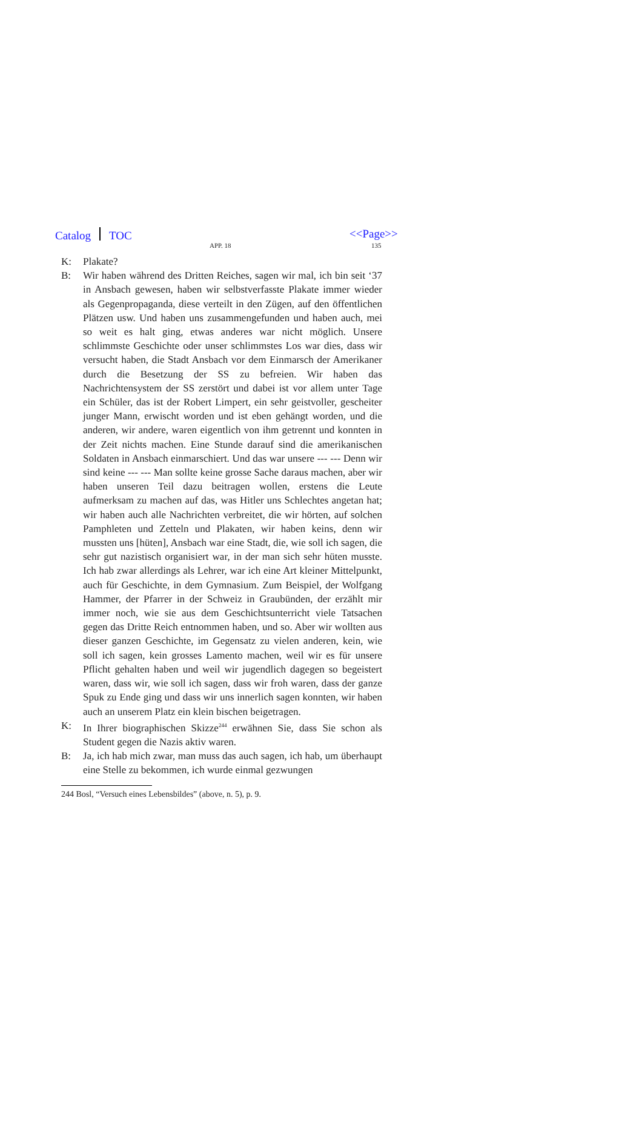Catalog TOC
APP. 18
<<Page>>
135
K: Plakate?
B: Wir haben während des Dritten Reiches, sagen wir mal, ich bin seit ‘37 in Ansbach gewesen, haben wir selbstverfasste Plakate immer wieder als Gegenpropaganda, diese verteilt in den Zügen, auf den öffentlichen Plätzen usw. Und haben uns zusammengefunden und haben auch, mei so weit es halt ging, etwas anderes war nicht möglich. Unsere schlimmste Geschichte oder unser schlimmstes Los war dies, dass wir versucht haben, die Stadt Ansbach vor dem Einmarsch der Amerikaner durch die Besetzung der SS zu befreien. Wir haben das Nachrichtensystem der SS zerstört und dabei ist vor allem unter Tage ein Schüler, das ist der Robert Limpert, ein sehr geistvoller, gescheiter junger Mann, erwischt worden und ist eben gehängt worden, und die anderen, wir andere, waren eigentlich von ihm getrennt und konnten in der Zeit nichts machen. Eine Stunde darauf sind die amerikanischen Soldaten in Ansbach einmarschiert. Und das war unsere --- --- Denn wir sind keine --- --- Man sollte keine grosse Sache daraus machen, aber wir haben unseren Teil dazu beitragen wollen, erstens die Leute aufmerksam zu machen auf das, was Hitler uns Schlechtes angetan hat; wir haben auch alle Nachrichten verbreitet, die wir hörten, auf solchen Pamphleten und Zetteln und Plakaten, wir haben keins, denn wir mussten uns [hüten], Ansbach war eine Stadt, die, wie soll ich sagen, die sehr gut nazistisch organisiert war, in der man sich sehr hüten musste. Ich hab zwar allerdings als Lehrer, war ich eine Art kleiner Mittelpunkt, auch für Geschichte, in dem Gymnasium. Zum Beispiel, der Wolfgang Hammer, der Pfarrer in der Schweiz in Graubünden, der erzählt mir immer noch, wie sie aus dem Geschichtsunterricht viele Tatsachen gegen das Dritte Reich entnommen haben, und so. Aber wir wollten aus dieser ganzen Geschichte, im Gegensatz zu vielen anderen, kein, wie soll ich sagen, kein grosses Lamento machen, weil wir es für unsere Pflicht gehalten haben und weil wir jugendlich dagegen so begeistert waren, dass wir, wie soll ich sagen, dass wir froh waren, dass der ganze Spuk zu Ende ging und dass wir uns innerlich sagen konnten, wir haben auch an unserem Platz ein klein bischen beigetragen.
K: In Ihrer biographischen Skizze<sup>244</sup> erwähnen Sie, dass Sie schon als Student gegen die Nazis aktiv waren.
B: Ja, ich hab mich zwar, man muss das auch sagen, ich hab, um überhaupt eine Stelle zu bekommen, ich wurde einmal gezwungen
244 Bosl, “Versuch eines Lebensbildes” (above, n. 5), p. 9.